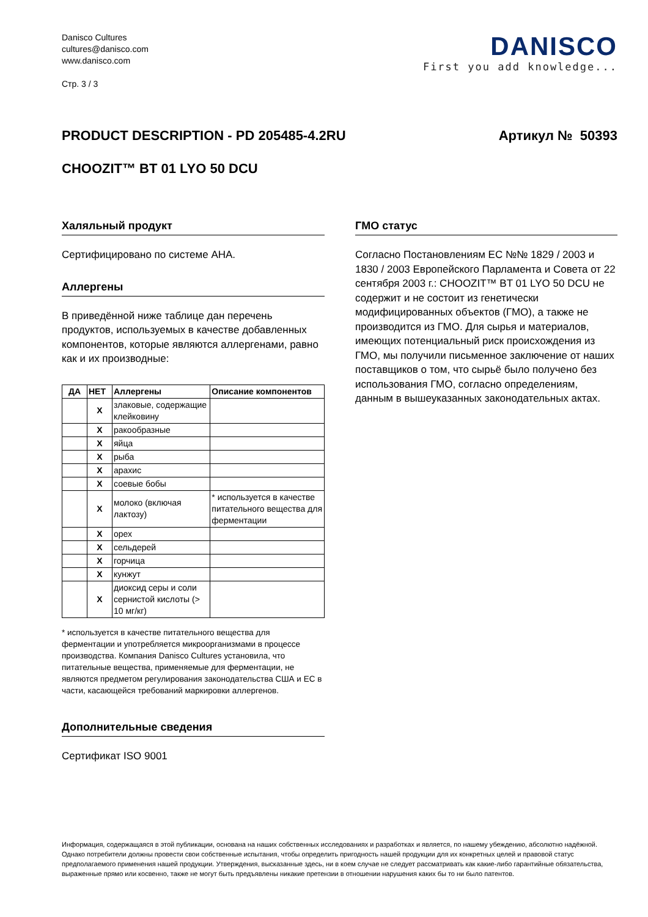Danisco Cultures
cultures@danisco.com
www.danisco.com
Стр. 3 / 3
DANISCO
First you add knowledge...
PRODUCT DESCRIPTION - PD 205485-4.2RU
Артикул № 50393
CHOOZIT™ BT 01 LYO 50 DCU
Халяльный продукт
Сертифицировано по системе AHA.
Аллергены
В приведённой ниже таблице дан перечень продуктов, используемых в качестве добавленных компонентов, которые являются аллергенами, равно как и их производные:
| ДА | НЕТ | Аллергены | Описание компонентов |
| --- | --- | --- | --- |
| | X | злаковые, содержащие клейковину | |
| | X | ракообразные | |
| | X | яйца | |
| | X | рыба | |
| | X | арахис | |
| | X | соевые бобы | |
| | X | молоко (включая лактозу) | * используется в качестве питательного вещества для ферментации |
| | X | орех | |
| | X | сельдерей | |
| | X | горчица | |
| | X | кунжут | |
| | X | диоксид серы и соли сернистой кислоты (> 10 мг/кг) | |
* используется в качестве питательного вещества для ферментации и употребляется микроорганизмами в процессе производства. Компания Danisco Cultures установила, что питательные вещества, применяемые для ферментации, не являются предметом регулирования законодательства США и ЕС в части, касающейся требований маркировки аллергенов.
Дополнительные сведения
Сертификат ISO 9001
ГМО статус
Согласно Постановлениям ЕС №№ 1829 / 2003 и 1830 / 2003 Европейского Парламента и Совета от 22 сентября 2003 г.: CHOOZIT™ BT 01 LYO 50 DCU не содержит и не состоит из генетически модифицированных объектов (ГМО), а также не производится из ГМО. Для сырья и материалов, имеющих потенциальный риск происхождения из ГМО, мы получили письменное заключение от наших поставщиков о том, что сырьё было получено без использования ГМО, согласно определениям, данным в вышеуказанных законодательных актах.
Информация, содержащаяся в этой публикации, основана на наших собственных исследованиях и разработках и является, по нашему убеждению, абсолютно надёжной. Однако потребители должны провести свои собственные испытания, чтобы определить пригодность нашей продукции для их конкретных целей и правовой статус предполагаемого применения нашей продукции. Утверждения, высказанные здесь, ни в коем случае не следует рассматривать как какие-либо гарантийные обязательства, выраженные прямо или косвенно, также не могут быть предъявлены никакие претензии в отношении нарушения каких бы то ни было патентов.